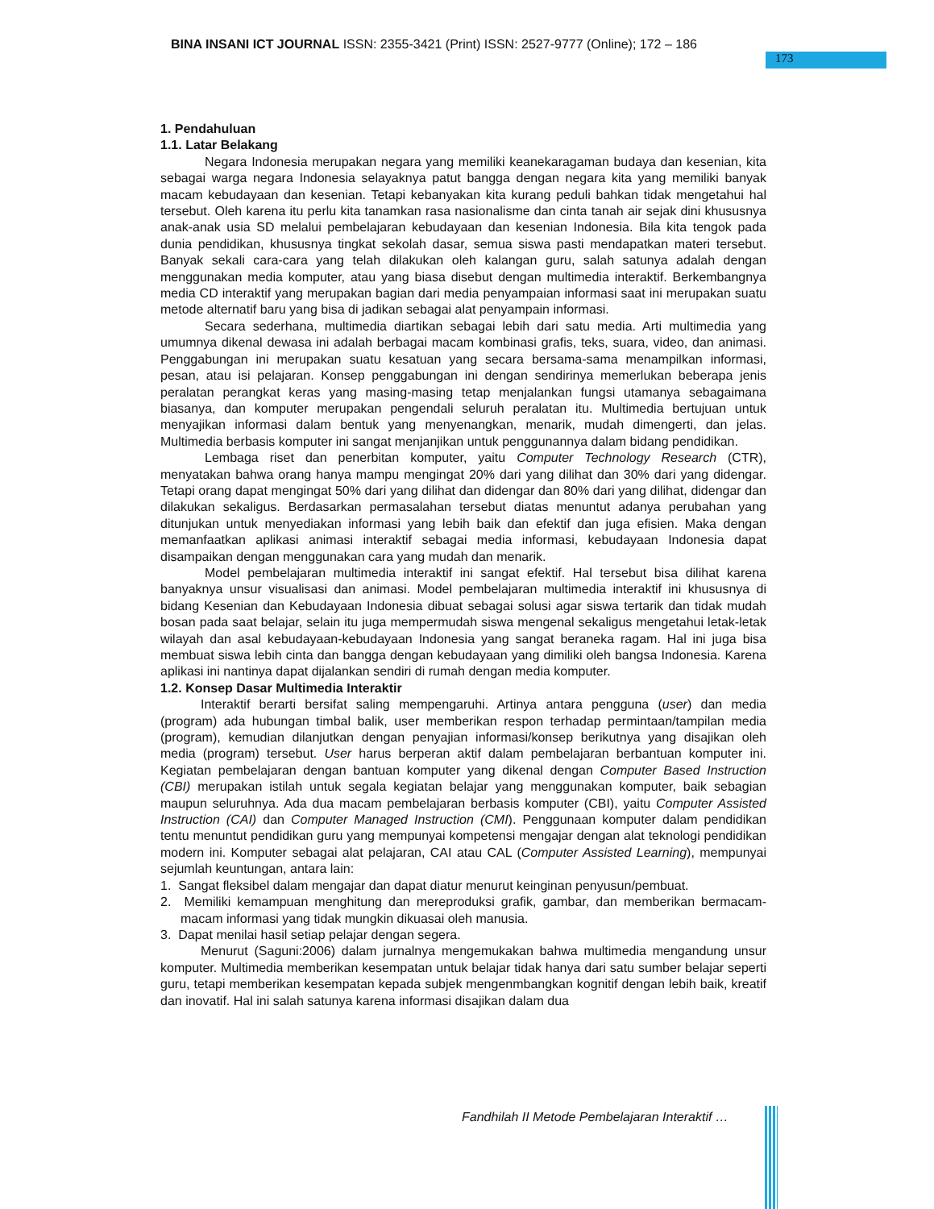BINA INSANI ICT JOURNAL ISSN: 2355-3421 (Print) ISSN: 2527-9777 (Online); 172 – 186
173
1. Pendahuluan
1.1. Latar Belakang
Negara Indonesia merupakan negara yang memiliki keanekaragaman budaya dan kesenian, kita sebagai warga negara Indonesia selayaknya patut bangga dengan negara kita yang memiliki banyak macam kebudayaan dan kesenian. Tetapi kebanyakan kita kurang peduli bahkan tidak mengetahui hal tersebut. Oleh karena itu perlu kita tanamkan rasa nasionalisme dan cinta tanah air sejak dini khususnya anak-anak usia SD melalui pembelajaran kebudayaan dan kesenian Indonesia. Bila kita tengok pada dunia pendidikan, khususnya tingkat sekolah dasar, semua siswa pasti mendapatkan materi tersebut. Banyak sekali cara-cara yang telah dilakukan oleh kalangan guru, salah satunya adalah dengan menggunakan media komputer, atau yang biasa disebut dengan multimedia interaktif. Berkembangnya media CD interaktif yang merupakan bagian dari media penyampaian informasi saat ini merupakan suatu metode alternatif baru yang bisa di jadikan sebagai alat penyampain informasi.
Secara sederhana, multimedia diartikan sebagai lebih dari satu media. Arti multimedia yang umumnya dikenal dewasa ini adalah berbagai macam kombinasi grafis, teks, suara, video, dan animasi. Penggabungan ini merupakan suatu kesatuan yang secara bersama-sama menampilkan informasi, pesan, atau isi pelajaran. Konsep penggabungan ini dengan sendirinya memerlukan beberapa jenis peralatan perangkat keras yang masing-masing tetap menjalankan fungsi utamanya sebagaimana biasanya, dan komputer merupakan pengendali seluruh peralatan itu. Multimedia bertujuan untuk menyajikan informasi dalam bentuk yang menyenangkan, menarik, mudah dimengerti, dan jelas. Multimedia berbasis komputer ini sangat menjanjikan untuk penggunannya dalam bidang pendidikan.
Lembaga riset dan penerbitan komputer, yaitu Computer Technology Research (CTR), menyatakan bahwa orang hanya mampu mengingat 20% dari yang dilihat dan 30% dari yang didengar. Tetapi orang dapat mengingat 50% dari yang dilihat dan didengar dan 80% dari yang dilihat, didengar dan dilakukan sekaligus. Berdasarkan permasalahan tersebut diatas menuntut adanya perubahan yang ditunjukan untuk menyediakan informasi yang lebih baik dan efektif dan juga efisien. Maka dengan memanfaatkan aplikasi animasi interaktif sebagai media informasi, kebudayaan Indonesia dapat disampaikan dengan menggunakan cara yang mudah dan menarik.
Model pembelajaran multimedia interaktif ini sangat efektif. Hal tersebut bisa dilihat karena banyaknya unsur visualisasi dan animasi. Model pembelajaran multimedia interaktif ini khususnya di bidang Kesenian dan Kebudayaan Indonesia dibuat sebagai solusi agar siswa tertarik dan tidak mudah bosan pada saat belajar, selain itu juga mempermudah siswa mengenal sekaligus mengetahui letak-letak wilayah dan asal kebudayaan-kebudayaan Indonesia yang sangat beraneka ragam. Hal ini juga bisa membuat siswa lebih cinta dan bangga dengan kebudayaan yang dimiliki oleh bangsa Indonesia. Karena aplikasi ini nantinya dapat dijalankan sendiri di rumah dengan media komputer.
1.2. Konsep Dasar Multimedia Interaktir
Interaktif berarti bersifat saling mempengaruhi. Artinya antara pengguna (user) dan media (program) ada hubungan timbal balik, user memberikan respon terhadap permintaan/tampilan media (program), kemudian dilanjutkan dengan penyajian informasi/konsep berikutnya yang disajikan oleh media (program) tersebut. User harus berperan aktif dalam pembelajaran berbantuan komputer ini. Kegiatan pembelajaran dengan bantuan komputer yang dikenal dengan Computer Based Instruction (CBI) merupakan istilah untuk segala kegiatan belajar yang menggunakan komputer, baik sebagian maupun seluruhnya. Ada dua macam pembelajaran berbasis komputer (CBI), yaitu Computer Assisted Instruction (CAI) dan Computer Managed Instruction (CMI). Penggunaan komputer dalam pendidikan tentu menuntut pendidikan guru yang mempunyai kompetensi mengajar dengan alat teknologi pendidikan modern ini. Komputer sebagai alat pelajaran, CAI atau CAL (Computer Assisted Learning), mempunyai sejumlah keuntungan, antara lain:
1. Sangat fleksibel dalam mengajar dan dapat diatur menurut keinginan penyusun/pembuat.
2. Memiliki kemampuan menghitung dan mereproduksi grafik, gambar, dan memberikan bermacam-macam informasi yang tidak mungkin dikuasai oleh manusia.
3. Dapat menilai hasil setiap pelajar dengan segera.
Menurut (Saguni:2006) dalam jurnalnya mengemukakan bahwa multimedia mengandung unsur komputer. Multimedia memberikan kesempatan untuk belajar tidak hanya dari satu sumber belajar seperti guru, tetapi memberikan kesempatan kepada subjek mengenmbangkan kognitif dengan lebih baik, kreatif dan inovatif. Hal ini salah satunya karena informasi disajikan dalam dua
Fandhilah II Metode Pembelajaran Interaktif …